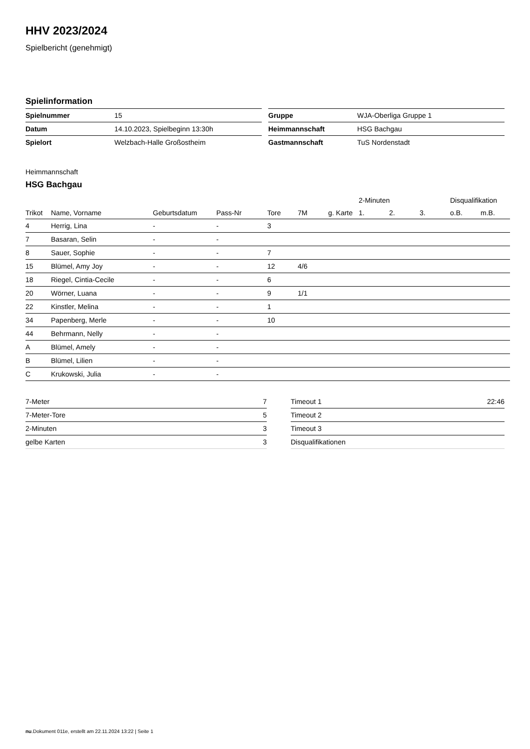HHV 2023/2024
Spielbericht (genehmigt)
Spielinformation
| Spielnummer | 15 |
| Datum | 14.10.2023, Spielbeginn 13:30h |
| Spielort | Welzbach-Halle Großostheim |
| Gruppe | WJA-Oberliga Gruppe 1 |
| Heimmannschaft | HSG Bachgau |
| Gastmannschaft | TuS Nordenstadt |
Heimmannschaft
HSG Bachgau
| | | | | | | | 2-Minuten | | | Disqualifikation | |
| --- | --- | --- | --- | --- | --- | --- | --- | --- | --- | --- | --- |
| Trikot | Name, Vorname | Geburtsdatum | Pass-Nr | Tore | 7M | g. Karte | 1. | 2. | 3. | o.B. | m.B. |
| 4 | Herrig, Lina | - | - | 3 | | | | | | | |
| 7 | Basaran, Selin | - | - | | | | | | | | |
| 8 | Sauer, Sophie | - | - | 7 | | | | | | | |
| 15 | Blümel, Amy Joy | - | - | 12 | 4/6 | | | | | | |
| 18 | Riegel, Cintia-Cecile | - | - | 6 | | | | | | | |
| 20 | Wörner, Luana | - | - | 9 | 1/1 | | | | | | |
| 22 | Kinstler, Melina | - | - | 1 | | | | | | | |
| 34 | Papenberg, Merle | - | - | 10 | | | | | | | |
| 44 | Behrmann, Nelly | - | - | | | | | | | | |
| A | Blümel, Amely | - | - | | | | | | | | |
| B | Blümel, Lilien | - | - | | | | | | | | |
| C | Krukowski, Julia | - | - | | | | | | | | |
| 7-Meter | 7 |
| 7-Meter-Tore | 5 |
| 2-Minuten | 3 |
| gelbe Karten | 3 |
| Timeout 1 | 22:46 |
| Timeout 2 | |
| Timeout 3 | |
| Disqualifikationen | |
nu.Dokument 011e, erstellt am 22.11.2024 13:22 | Seite 1